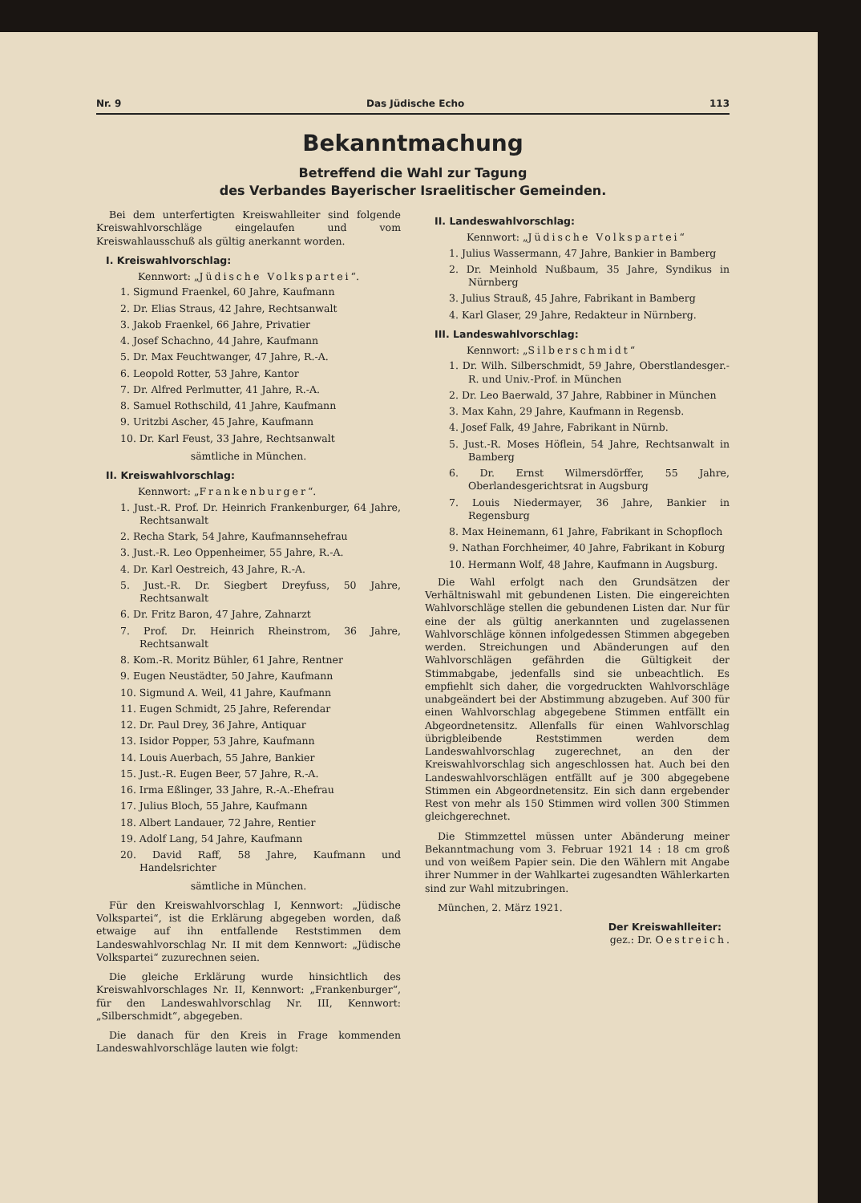Nr. 9 Das Jüdische Echo 113
Bekanntmachung
Betreffend die Wahl zur Tagung
des Verbandes Bayerischer Israelitischer Gemeinden.
Bei dem unterfertigten Kreiswahlleiter sind folgende Kreiswahlvorschläge eingelaufen und vom Kreiswahlausschuß als gültig anerkannt worden.
I. Kreiswahlvorschlag:
Kennwort: „Jüdische Volkspartei“.
1. Sigmund Fraenkel, 60 Jahre, Kaufmann
2. Dr. Elias Straus, 42 Jahre, Rechtsanwalt
3. Jakob Fraenkel, 66 Jahre, Privatier
4. Josef Schachno, 44 Jahre, Kaufmann
5. Dr. Max Feuchtwanger, 47 Jahre, R.-A.
6. Leopold Rotter, 53 Jahre, Kantor
7. Dr. Alfred Perlmutter, 41 Jahre, R.-A.
8. Samuel Rothschild, 41 Jahre, Kaufmann
9. Uritzbi Ascher, 45 Jahre, Kaufmann
10. Dr. Karl Feust, 33 Jahre, Rechtsanwalt
sämtliche in München.
II. Kreiswahlvorschlag:
Kennwort: „Frankenburger“.
1. Just.-R. Prof. Dr. Heinrich Frankenburger, 64 Jahre, Rechtsanwalt
2. Recha Stark, 54 Jahre, Kaufmannsehefrau
3. Just.-R. Leo Oppenheimer, 55 Jahre, R.-A.
4. Dr. Karl Oestreich, 43 Jahre, R.-A.
5. Just.-R. Dr. Siegbert Dreyfuss, 50 Jahre, Rechtsanwalt
6. Dr. Fritz Baron, 47 Jahre, Zahnarzt
7. Prof. Dr. Heinrich Rheinstrom, 36 Jahre, Rechtsanwalt
8. Kom.-R. Moritz Bühler, 61 Jahre, Rentner
9. Eugen Neustädter, 50 Jahre, Kaufmann
10. Sigmund A. Weil, 41 Jahre, Kaufmann
11. Eugen Schmidt, 25 Jahre, Referendar
12. Dr. Paul Drey, 36 Jahre, Antiquar
13. Isidor Popper, 53 Jahre, Kaufmann
14. Louis Auerbach, 55 Jahre, Bankier
15. Just.-R. Eugen Beer, 57 Jahre, R.-A.
16. Irma Eßlinger, 33 Jahre, R.-A.-Ehefrau
17. Julius Bloch, 55 Jahre, Kaufmann
18. Albert Landauer, 72 Jahre, Rentier
19. Adolf Lang, 54 Jahre, Kaufmann
20. David Raff, 58 Jahre, Kaufmann und Handelsrichter
sämtliche in München.
Für den Kreiswahlvorschlag I, Kennwort: „Jüdische Volkspartei“, ist die Erklärung abgegeben worden, daß etwaige auf ihn entfallende Reststimmen dem Landeswahlvorschlag Nr. II mit dem Kennwort: „Jüdische Volkspartei“ zuzurechnen seien.
Die gleiche Erklärung wurde hinsichtlich des Kreiswahlvorschlages Nr. II, Kennwort: „Frankenburger“, für den Landeswahlvorschlag Nr. III, Kennwort: „Silberschmidt“, abgegeben.
Die danach für den Kreis in Frage kommenden Landeswahlvorschläge lauten wie folgt:
II. Landeswahlvorschlag:
Kennwort: „Jüdische Volkspartei“
1. Julius Wassermann, 47 Jahre, Bankier in Bamberg
2. Dr. Meinhold Nußbaum, 35 Jahre, Syndikus in Nürnberg
3. Julius Strauß, 45 Jahre, Fabrikant in Bamberg
4. Karl Glaser, 29 Jahre, Redakteur in Nürnberg.
III. Landeswahlvorschlag:
Kennwort: „Silberschmidt“
1. Dr. Wilh. Silberschmidt, 59 Jahre, Oberstlandesger.-R. und Univ.-Prof. in München
2. Dr. Leo Baerwald, 37 Jahre, Rabbiner in München
3. Max Kahn, 29 Jahre, Kaufmann in Regensb.
4. Josef Falk, 49 Jahre, Fabrikant in Nürnb.
5. Just.-R. Moses Höflein, 54 Jahre, Rechtsanwalt in Bamberg
6. Dr. Ernst Wilmersdörffer, 55 Jahre, Oberlandesgerichtsrat in Augsburg
7. Louis Niedermayer, 36 Jahre, Bankier in Regensburg
8. Max Heinemann, 61 Jahre, Fabrikant in Schopfloch
9. Nathan Forchheimer, 40 Jahre, Fabrikant in Koburg
10. Hermann Wolf, 48 Jahre, Kaufmann in Augsburg.
Die Wahl erfolgt nach den Grundsätzen der Verhältniswahl mit gebundenen Listen. Die eingereichten Wahlvorschläge stellen die gebundenen Listen dar. Nur für eine der als gültig anerkannten und zugelassenen Wahlvorschläge können infolgedessen Stimmen abgegeben werden. Streichungen und Abänderungen auf den Wahlvorschlägen gefährden die Gültigkeit der Stimmabgabe, jedenfalls sind sie unbeachtlich. Es empfiehlt sich daher, die vorgedruckten Wahlvorschläge unabgeändert bei der Abstimmung abzugeben. Auf 300 für einen Wahlvorschlag abgegebene Stimmen entfällt ein Abgeordnetensitz. Allenfalls für einen Wahlvorschlag übrigbleibende Reststimmen werden dem Landeswahlvorschlag zugerechnet, an den der Kreiswahlvorschlag sich angeschlossen hat. Auch bei den Landeswahlvorschlägen entfällt auf je 300 abgegebene Stimmen ein Abgeordnetensitz. Ein sich dann ergebender Rest von mehr als 150 Stimmen wird vollen 300 Stimmen gleichgerechnet.
Die Stimmzettel müssen unter Abänderung meiner Bekanntmachung vom 3. Februar 1921 14 : 18 cm groß und von weißem Papier sein. Die den Wählern mit Angabe ihrer Nummer in der Wahlkartei zugesandten Wählerkarten sind zur Wahl mitzubringen.
München, 2. März 1921.
Der Kreiswahlleiter:
gez.: Dr. Oestreich.